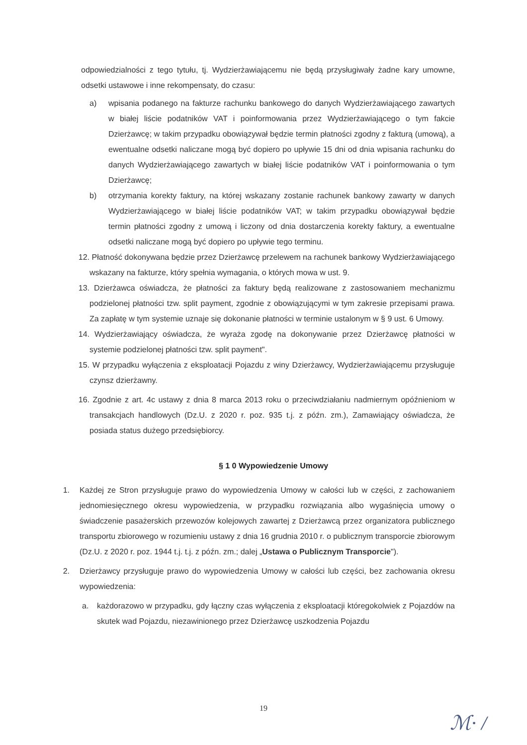odpowiedzialności z tego tytułu, tj. Wydzierżawiającemu nie będą przysługiwały żadne kary umowne, odsetki ustawowe i inne rekompensaty, do czasu:
a) wpisania podanego na fakturze rachunku bankowego do danych Wydzierżawiającego zawartych w białej liście podatników VAT i poinformowania przez Wydzierżawiającego o tym fakcie Dzierżawcę; w takim przypadku obowiązywał będzie termin płatności zgodny z fakturą (umową), a ewentualne odsetki naliczane mogą być dopiero po upływie 15 dni od dnia wpisania rachunku do danych Wydzierżawiającego zawartych w białej liście podatników VAT i poinformowania o tym Dzierżawcę;
b) otrzymania korekty faktury, na której wskazany zostanie rachunek bankowy zawarty w danych Wydzierżawiającego w białej liście podatników VAT; w takim przypadku obowiązywał będzie termin płatności zgodny z umową i liczony od dnia dostarczenia korekty faktury, a ewentualne odsetki naliczane mogą być dopiero po upływie tego terminu.
12. Płatność dokonywana będzie przez Dzierżawcę przelewem na rachunek bankowy Wydzierżawiającego wskazany na fakturze, który spełnia wymagania, o których mowa w ust. 9.
13. Dzierżawca oświadcza, że płatności za faktury będą realizowane z zastosowaniem mechanizmu podzielonej płatności tzw. split payment, zgodnie z obowiązującymi w tym zakresie przepisami prawa. Za zapłatę w tym systemie uznaje się dokonanie płatności w terminie ustalonym w § 9 ust. 6 Umowy.
14. Wydzierżawiający oświadcza, że wyraża zgodę na dokonywanie przez Dzierżawcę płatności w systemie podzielonej płatności tzw. split payment".
15. W przypadku wyłączenia z eksploatacji Pojazdu z winy Dzierżawcy, Wydzierżawiającemu przysługuje czynsz dzierżawny.
16. Zgodnie z art. 4c ustawy z dnia 8 marca 2013 roku o przeciwdziałaniu nadmiernym opóźnieniom w transakcjach handlowych (Dz.U. z 2020 r. poz. 935 t.j. z późn. zm.), Zamawiający oświadcza, że posiada status dużego przedsiębiorcy.
§ 1 0 Wypowiedzenie Umowy
1. Każdej ze Stron przysługuje prawo do wypowiedzenia Umowy w całości lub w części, z zachowaniem jednomiesięcznego okresu wypowiedzenia, w przypadku rozwiązania albo wygaśnięcia umowy o świadczenie pasażerskich przewozów kolejowych zawartej z Dzierżawcą przez organizatora publicznego transportu zbiorowego w rozumieniu ustawy z dnia 16 grudnia 2010 r. o publicznym transporcie zbiorowym (Dz.U. z 2020 r. poz. 1944 t.j. t.j. z późn. zm.; dalej „Ustawa o Publicznym Transporcie").
2. Dzierżawcy przysługuje prawo do wypowiedzenia Umowy w całości lub części, bez zachowania okresu wypowiedzenia:
a. każdorazowo w przypadku, gdy łączny czas wyłączenia z eksploatacji któregokolwiek z Pojazdów na skutek wad Pojazdu, niezawinionego przez Dzierżawcę uszkodzenia Pojazdu
19
ℳ· /